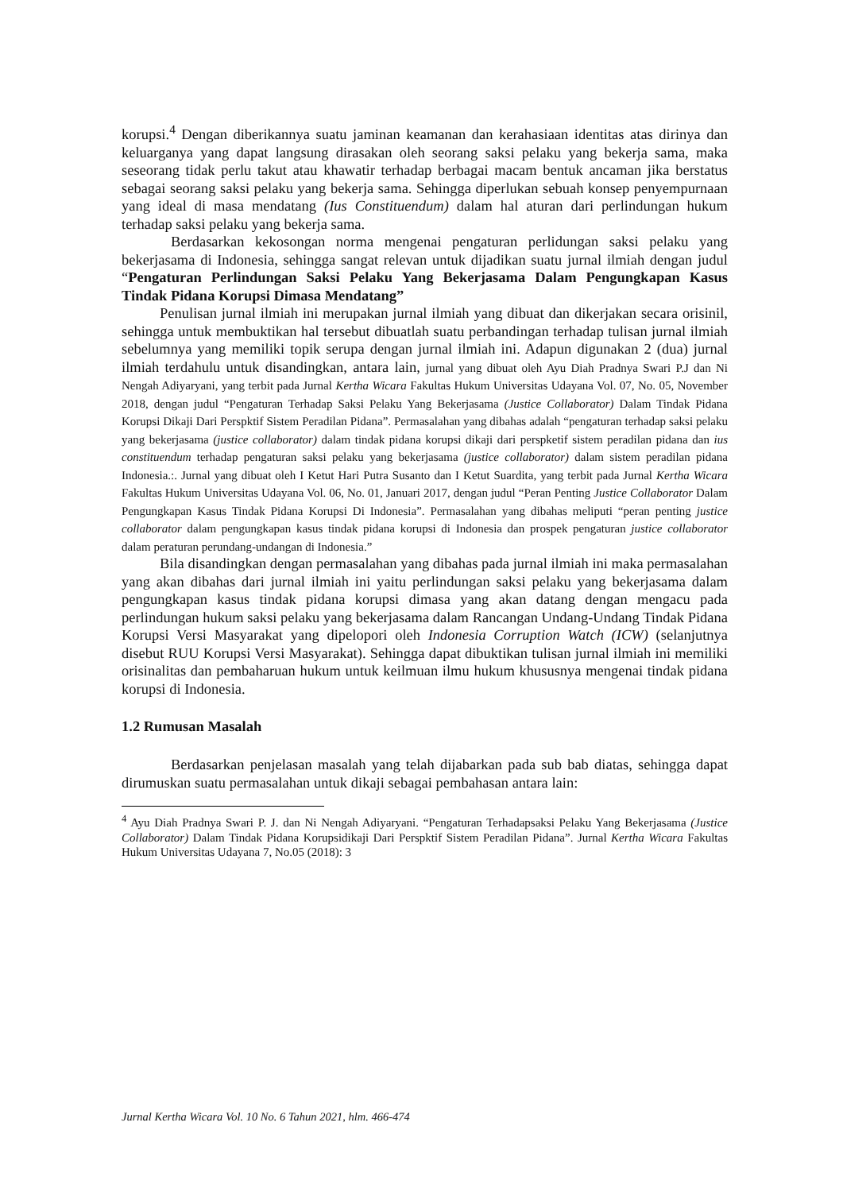korupsi.<sup>4</sup> Dengan diberikannya suatu jaminan keamanan dan kerahasiaan identitas atas dirinya dan keluarganya yang dapat langsung dirasakan oleh seorang saksi pelaku yang bekerja sama, maka seseorang tidak perlu takut atau khawatir terhadap berbagai macam bentuk ancaman jika berstatus sebagai seorang saksi pelaku yang bekerja sama. Sehingga diperlukan sebuah konsep penyempurnaan yang ideal di masa mendatang (Ius Constituendum) dalam hal aturan dari perlindungan hukum terhadap saksi pelaku yang bekerja sama.
Berdasarkan kekosongan norma mengenai pengaturan perlidungan saksi pelaku yang bekerjasama di Indonesia, sehingga sangat relevan untuk dijadikan suatu jurnal ilmiah dengan judul “Pengaturan Perlindungan Saksi Pelaku Yang Bekerjasama Dalam Pengungkapan Kasus Tindak Pidana Korupsi Dimasa Mendatang”
Penulisan jurnal ilmiah ini merupakan jurnal ilmiah yang dibuat dan dikerjakan secara orisinil, sehingga untuk membuktikan hal tersebut dibuatlah suatu perbandingan terhadap tulisan jurnal ilmiah sebelumnya yang memiliki topik serupa dengan jurnal ilmiah ini. Adapun digunakan 2 (dua) jurnal ilmiah terdahulu untuk disandingkan, antara lain, jurnal yang dibuat oleh Ayu Diah Pradnya Swari P.J dan Ni Nengah Adiyaryani, yang terbit pada Jurnal Kertha Wicara Fakultas Hukum Universitas Udayana Vol. 07, No. 05, November 2018, dengan judul “Pengaturan Terhadap Saksi Pelaku Yang Bekerjasama (Justice Collaborator) Dalam Tindak Pidana Korupsi Dikaji Dari Perspktif Sistem Peradilan Pidana”. Permasalahan yang dibahas adalah “pengaturan terhadap saksi pelaku yang bekerjasama (justice collaborator) dalam tindak pidana korupsi dikaji dari perspketif sistem peradilan pidana dan ius constituendum terhadap pengaturan saksi pelaku yang bekerjasama (justice collaborator) dalam sistem peradilan pidana Indonesia.:. Jurnal yang dibuat oleh I Ketut Hari Putra Susanto dan I Ketut Suardita, yang terbit pada Jurnal Kertha Wicara Fakultas Hukum Universitas Udayana Vol. 06, No. 01, Januari 2017, dengan judul “Peran Penting Justice Collaborator Dalam Pengungkapan Kasus Tindak Pidana Korupsi Di Indonesia”. Permasalahan yang dibahas meliputi “peran penting justice collaborator dalam pengungkapan kasus tindak pidana korupsi di Indonesia dan prospek pengaturan justice collaborator dalam peraturan perundang-undangan di Indonesia.”
Bila disandingkan dengan permasalahan yang dibahas pada jurnal ilmiah ini maka permasalahan yang akan dibahas dari jurnal ilmiah ini yaitu perlindungan saksi pelaku yang bekerjasama dalam pengungkapan kasus tindak pidana korupsi dimasa yang akan datang dengan mengacu pada perlindungan hukum saksi pelaku yang bekerjasama dalam Rancangan Undang-Undang Tindak Pidana Korupsi Versi Masyarakat yang dipelopori oleh Indonesia Corruption Watch (ICW) (selanjutnya disebut RUU Korupsi Versi Masyarakat). Sehingga dapat dibuktikan tulisan jurnal ilmiah ini memiliki orisinalitas dan pembaharuan hukum untuk keilmuan ilmu hukum khususnya mengenai tindak pidana korupsi di Indonesia.
1.2 Rumusan Masalah
Berdasarkan penjelasan masalah yang telah dijabarkan pada sub bab diatas, sehingga dapat dirumuskan suatu permasalahan untuk dikaji sebagai pembahasan antara lain:
<sup>4</sup> Ayu Diah Pradnya Swari P. J. dan Ni Nengah Adiyaryani. “Pengaturan Terhadapsaksi Pelaku Yang Bekerjasama (Justice Collaborator) Dalam Tindak Pidana Korupsidikaji Dari Perspktif Sistem Peradilan Pidana”. Jurnal Kertha Wicara Fakultas Hukum Universitas Udayana 7, No.05 (2018): 3
Jurnal Kertha Wicara Vol. 10 No. 6 Tahun 2021, hlm. 466-474